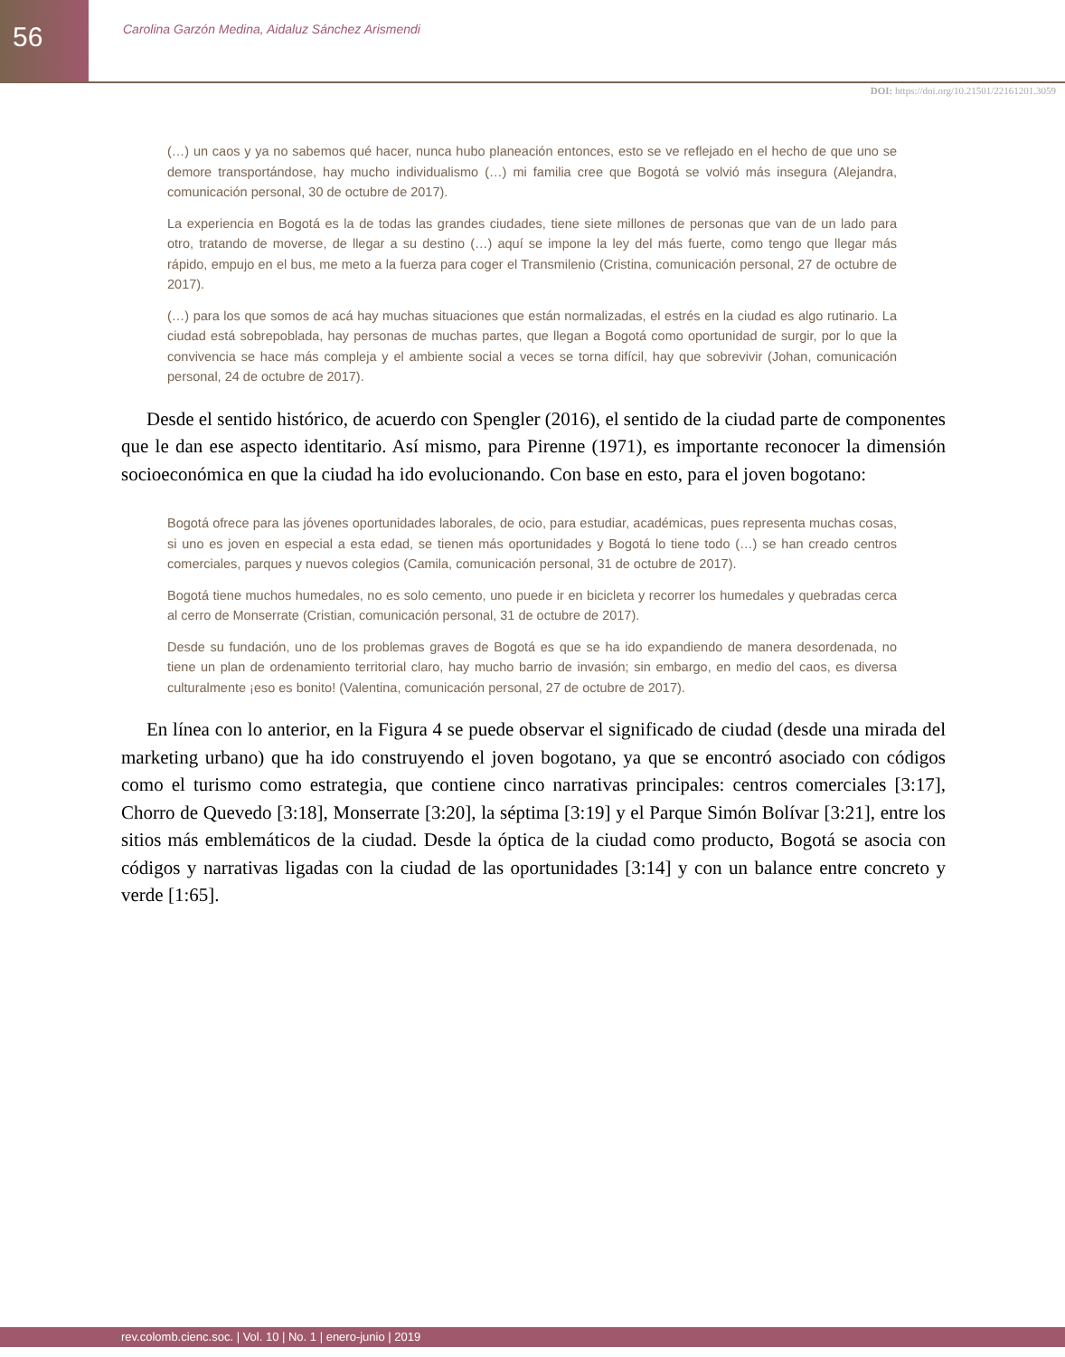56
Carolina Garzón Medina, Aidaluz Sánchez Arismendi
DOI: https://doi.org/10.21501/22161201.3059
(…) un caos y ya no sabemos qué hacer, nunca hubo planeación entonces, esto se ve reflejado en el hecho de que uno se demore transportándose, hay mucho individualismo (…) mi familia cree que Bogotá se volvió más insegura (Alejandra, comunicación personal, 30 de octubre de 2017).
La experiencia en Bogotá es la de todas las grandes ciudades, tiene siete millones de personas que van de un lado para otro, tratando de moverse, de llegar a su destino (…) aquí se impone la ley del más fuerte, como tengo que llegar más rápido, empujo en el bus, me meto a la fuerza para coger el Transmilenio (Cristina, comunicación personal, 27 de octubre de 2017).
(…) para los que somos de acá hay muchas situaciones que están normalizadas, el estrés en la ciudad es algo rutinario. La ciudad está sobrepoblada, hay personas de muchas partes, que llegan a Bogotá como oportunidad de surgir, por lo que la convivencia se hace más compleja y el ambiente social a veces se torna difícil, hay que sobrevivir (Johan, comunicación personal, 24 de octubre de 2017).
Desde el sentido histórico, de acuerdo con Spengler (2016), el sentido de la ciudad parte de componentes que le dan ese aspecto identitario. Así mismo, para Pirenne (1971), es importante reconocer la dimensión socioeconómica en que la ciudad ha ido evolucionando. Con base en esto, para el joven bogotano:
Bogotá ofrece para las jóvenes oportunidades laborales, de ocio, para estudiar, académicas, pues representa muchas cosas, si uno es joven en especial a esta edad, se tienen más oportunidades y Bogotá lo tiene todo (…) se han creado centros comerciales, parques y nuevos colegios (Camila, comunicación personal, 31 de octubre de 2017).
Bogotá tiene muchos humedales, no es solo cemento, uno puede ir en bicicleta y recorrer los humedales y quebradas cerca al cerro de Monserrate (Cristian, comunicación personal, 31 de octubre de 2017).
Desde su fundación, uno de los problemas graves de Bogotá es que se ha ido expandiendo de manera desordenada, no tiene un plan de ordenamiento territorial claro, hay mucho barrio de invasión; sin embargo, en medio del caos, es diversa culturalmente ¡eso es bonito! (Valentina, comunicación personal, 27 de octubre de 2017).
En línea con lo anterior, en la Figura 4 se puede observar el significado de ciudad (desde una mirada del marketing urbano) que ha ido construyendo el joven bogotano, ya que se encontró asociado con códigos como el turismo como estrategia, que contiene cinco narrativas principales: centros comerciales [3:17], Chorro de Quevedo [3:18], Monserrate [3:20], la séptima [3:19] y el Parque Simón Bolívar [3:21], entre los sitios más emblemáticos de la ciudad. Desde la óptica de la ciudad como producto, Bogotá se asocia con códigos y narrativas ligadas con la ciudad de las oportunidades [3:14] y con un balance entre concreto y verde [1:65].
rev.colomb.cienc.soc. | Vol. 10 | No. 1 | enero-junio | 2019